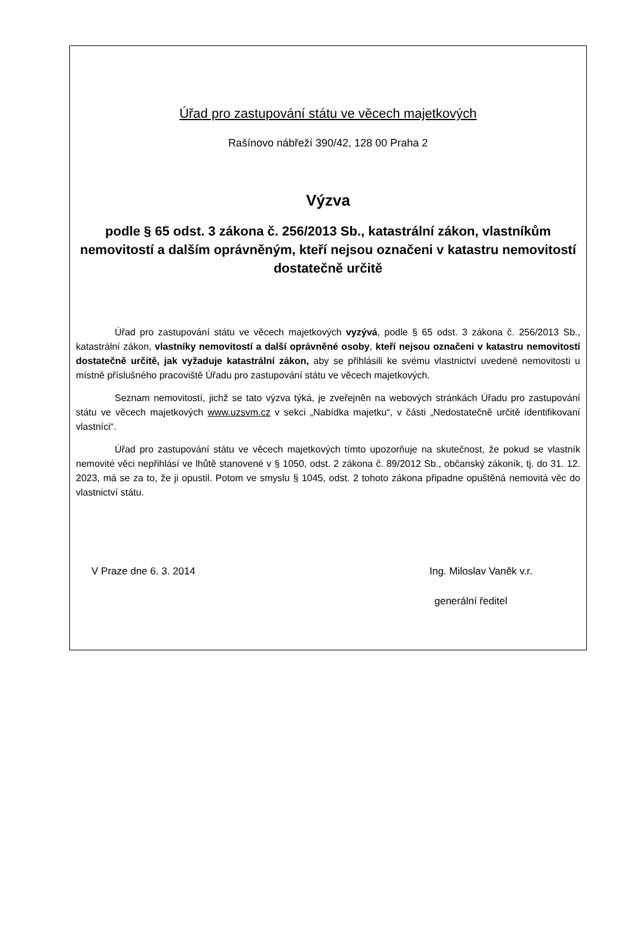Úřad pro zastupování státu ve věcech majetkových
Rašínovo nábřeží 390/42, 128 00 Praha 2
Výzva
podle § 65 odst. 3 zákona č. 256/2013 Sb., katastrální zákon, vlastníkům nemovitostí a dalším oprávněným, kteří nejsou označeni v katastru nemovitostí dostatečně určitě
Úřad pro zastupování státu ve věcech majetkových vyzývá, podle § 65 odst. 3 zákona č. 256/2013 Sb., katastrální zákon, vlastníky nemovitostí a další oprávněné osoby, kteří nejsou označeni v katastru nemovitostí dostatečně určitě, jak vyžaduje katastrální zákon, aby se přihlásili ke svému vlastnictví uvedené nemovitosti u místně příslušného pracoviště Úřadu pro zastupování státu ve věcech majetkových.
Seznam nemovitostí, jichž se tato výzva týká, je zveřejněn na webových stránkách Úřadu pro zastupování státu ve věcech majetkových www.uzsvm.cz v sekci „Nabídka majetku“, v části „Nedostatečně určitě identifikovaní vlastníci“.
Úřad pro zastupování státu ve věcech majetkových tímto upozorňuje na skutečnost, že pokud se vlastník nemovité věci nepřihlásí ve lhůtě stanovené v § 1050, odst. 2 zákona č. 89/2012 Sb., občanský zákoník, tj. do 31. 12. 2023, má se za to, že ji opustil. Potom ve smyslu § 1045, odst. 2 tohoto zákona připadne opuštěná nemovitá věc do vlastnictví státu.
V Praze dne 6. 3. 2014 Ing. Miloslav Vaněk v.r.
generální ředitel